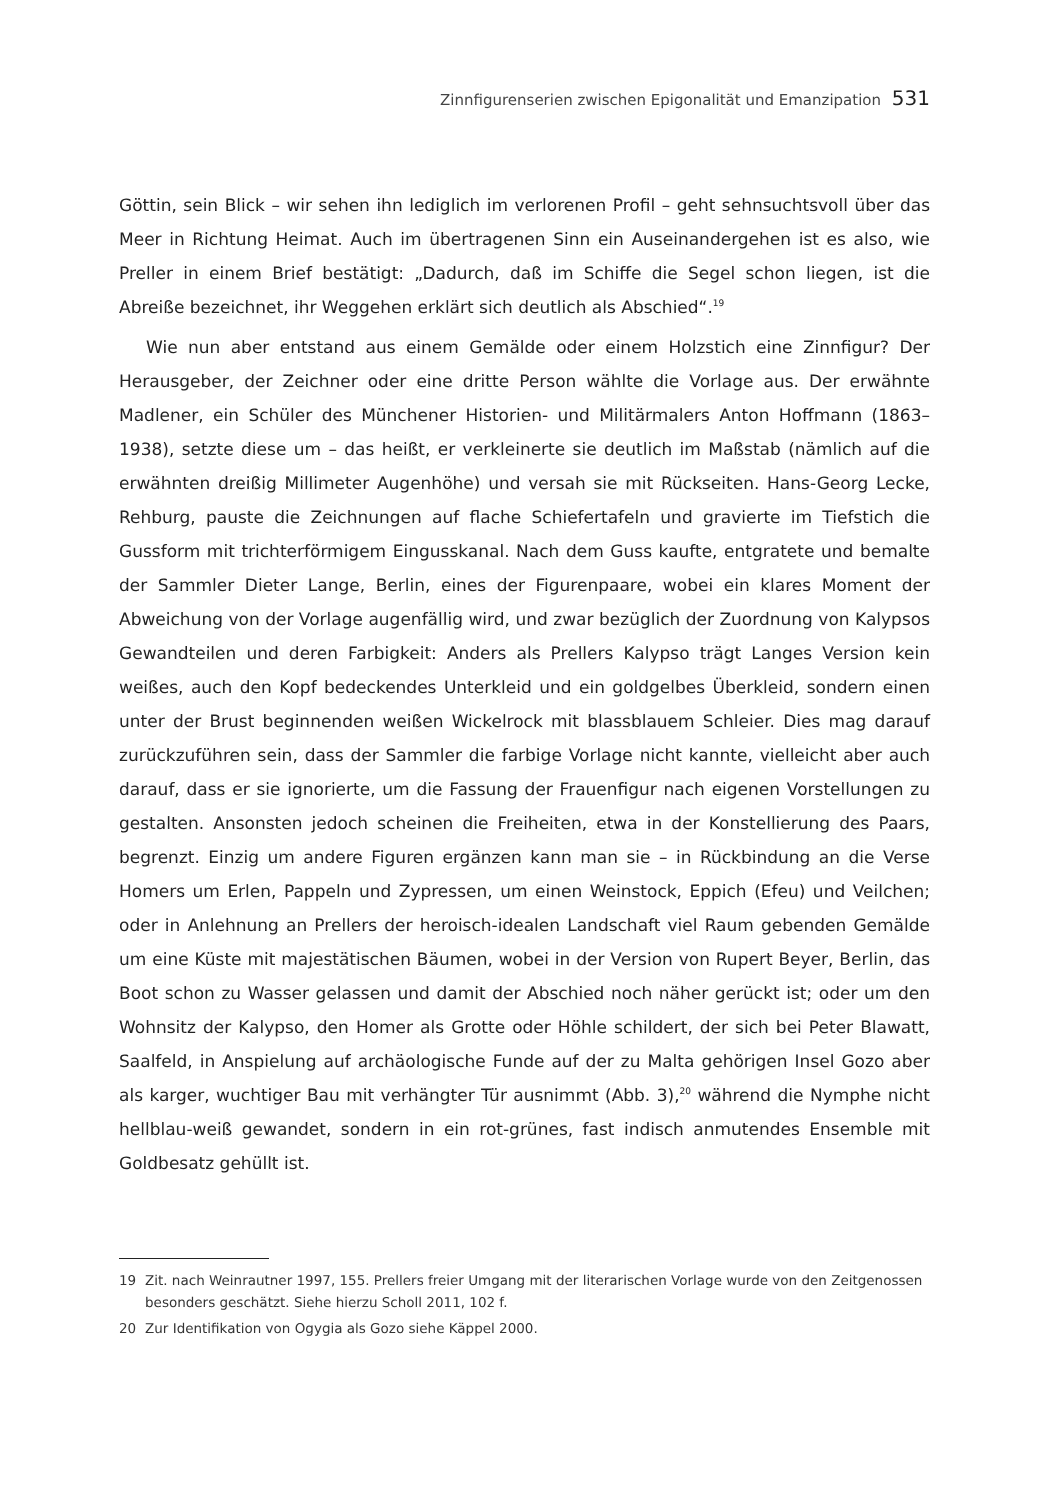Zinnfigurenserien zwischen Epigonalität und Emanzipation 531
Göttin, sein Blick – wir sehen ihn lediglich im verlorenen Profil – geht sehnsuchtsvoll über das Meer in Richtung Heimat. Auch im übertragenen Sinn ein Auseinandergehen ist es also, wie Preller in einem Brief bestätigt: „Dadurch, daß im Schiffe die Segel schon liegen, ist die Abreiße bezeichnet, ihr Weggehen erklärt sich deutlich als Abschied“.<sup>19</sup>
Wie nun aber entstand aus einem Gemälde oder einem Holzstich eine Zinnfigur? Der Herausgeber, der Zeichner oder eine dritte Person wählte die Vorlage aus. Der erwähnte Madlener, ein Schüler des Münchener Historien- und Militärmalers Anton Hoffmann (1863–1938), setzte diese um – das heißt, er verkleinerte sie deutlich im Maßstab (nämlich auf die erwähnten dreißig Millimeter Augenhöhe) und versah sie mit Rückseiten. Hans-Georg Lecke, Rehburg, pauste die Zeichnungen auf flache Schiefertafeln und gravierte im Tiefstich die Gussform mit trichterförmigem Eingusskanal. Nach dem Guss kaufte, entgratete und bemalte der Sammler Dieter Lange, Berlin, eines der Figurenpaare, wobei ein klares Moment der Abweichung von der Vorlage augenfällig wird, und zwar bezüglich der Zuordnung von Kalypsos Gewandteilen und deren Farbigkeit: Anders als Prellers Kalypso trägt Langes Version kein weißes, auch den Kopf bedeckendes Unterkleid und ein goldgelbes Überkleid, sondern einen unter der Brust beginnenden weißen Wickelrock mit blassblauem Schleier. Dies mag darauf zurückzuführen sein, dass der Sammler die farbige Vorlage nicht kannte, vielleicht aber auch darauf, dass er sie ignorierte, um die Fassung der Frauenfigur nach eigenen Vorstellungen zu gestalten. Ansonsten jedoch scheinen die Freiheiten, etwa in der Konstellierung des Paars, begrenzt. Einzig um andere Figuren ergänzen kann man sie – in Rückbindung an die Verse Homers um Erlen, Pappeln und Zypressen, um einen Weinstock, Eppich (Efeu) und Veilchen; oder in Anlehnung an Prellers der heroisch-idealen Landschaft viel Raum gebenden Gemälde um eine Küste mit majestätischen Bäumen, wobei in der Version von Rupert Beyer, Berlin, das Boot schon zu Wasser gelassen und damit der Abschied noch näher gerückt ist; oder um den Wohnsitz der Kalypso, den Homer als Grotte oder Höhle schildert, der sich bei Peter Blawatt, Saalfeld, in Anspielung auf archäologische Funde auf der zu Malta gehörigen Insel Gozo aber als karger, wuchtiger Bau mit verhängter Tür ausnimmt (Abb. 3),<sup>20</sup> während die Nymphe nicht hellblau-weiß gewandet, sondern in ein rot-grünes, fast indisch anmutendes Ensemble mit Goldbesatz gehüllt ist.
19 Zit. nach Weinrautner 1997, 155. Prellers freier Umgang mit der literarischen Vorlage wurde von den Zeitgenossen besonders geschätzt. Siehe hierzu Scholl 2011, 102 f.
20 Zur Identifikation von Ogygia als Gozo siehe Käppel 2000.